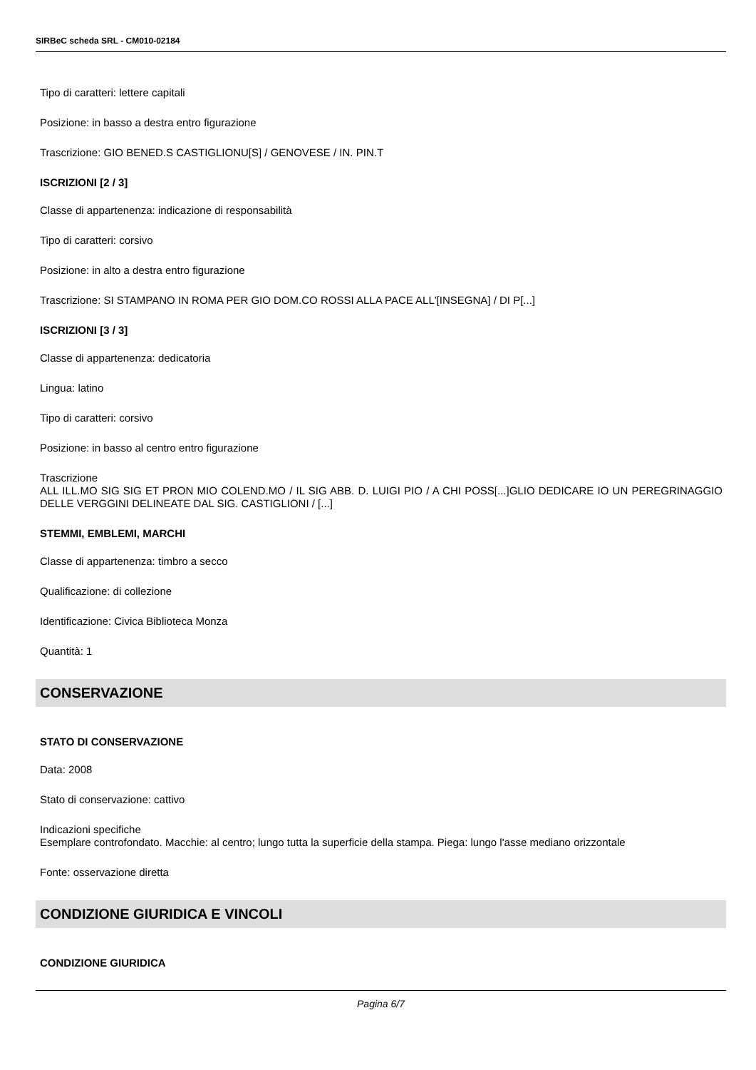SIRBeC scheda SRL - CM010-02184
Tipo di caratteri: lettere capitali
Posizione: in basso a destra entro figurazione
Trascrizione: GIO BENED.S CASTIGLIONU[S] / GENOVESE / IN. PIN.T
ISCRIZIONI [2 / 3]
Classe di appartenenza: indicazione di responsabilità
Tipo di caratteri: corsivo
Posizione: in alto a destra entro figurazione
Trascrizione: SI STAMPANO IN ROMA PER GIO DOM.CO ROSSI ALLA PACE ALL'[INSEGNA] / DI P[...]
ISCRIZIONI [3 / 3]
Classe di appartenenza: dedicatoria
Lingua: latino
Tipo di caratteri: corsivo
Posizione: in basso al centro entro figurazione
Trascrizione
ALL ILL.MO SIG SIG ET PRON MIO COLEND.MO / IL SIG ABB. D. LUIGI PIO / A CHI POSS[...]GLIO DEDICARE IO UN PEREGRINAGGIO DELLE VERGGINI DELINEATE DAL SIG. CASTIGLIONI / [...]
STEMMI, EMBLEMI, MARCHI
Classe di appartenenza: timbro a secco
Qualificazione: di collezione
Identificazione: Civica Biblioteca Monza
Quantità: 1
CONSERVAZIONE
STATO DI CONSERVAZIONE
Data: 2008
Stato di conservazione: cattivo
Indicazioni specifiche
Esemplare controfondato. Macchie: al centro; lungo tutta la superficie della stampa. Piega: lungo l'asse mediano orizzontale
Fonte: osservazione diretta
CONDIZIONE GIURIDICA E VINCOLI
CONDIZIONE GIURIDICA
Pagina 6/7